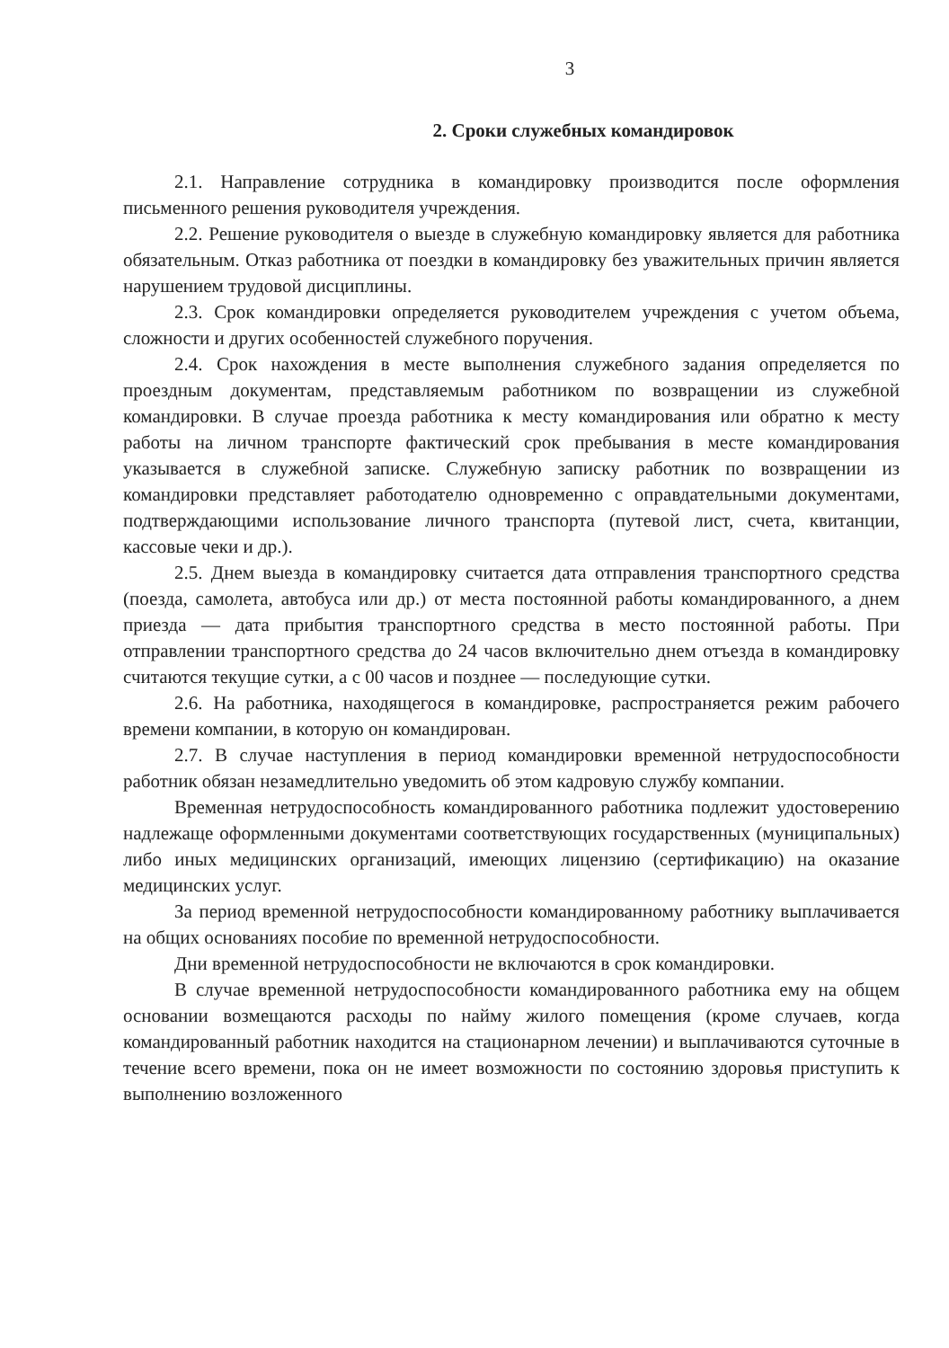3
2. Сроки служебных командировок
2.1. Направление сотрудника в командировку производится после оформления письменного решения руководителя учреждения.
2.2. Решение руководителя о выезде в служебную командировку является для работника обязательным. Отказ работника от поездки в командировку без уважительных причин является нарушением трудовой дисциплины.
2.3. Срок командировки определяется руководителем учреждения с учетом объема, сложности и других особенностей служебного поручения.
2.4. Срок нахождения в месте выполнения служебного задания определяется по проездным документам, представляемым работником по возвращении из служебной командировки. В случае проезда работника к месту командирования или обратно к месту работы на личном транспорте фактический срок пребывания в месте командирования указывается в служебной записке. Служебную записку работник по возвращении из командировки представляет работодателю одновременно с оправдательными документами, подтверждающими использование личного транспорта (путевой лист, счета, квитанции, кассовые чеки и др.).
2.5. Днем выезда в командировку считается дата отправления транспортного средства (поезда, самолета, автобуса или др.) от места постоянной работы командированного, а днем приезда — дата прибытия транспортного средства в место постоянной работы. При отправлении транспортного средства до 24 часов включительно днем отъезда в командировку считаются текущие сутки, а с 00 часов и позднее — последующие сутки.
2.6. На работника, находящегося в командировке, распространяется режим рабочего времени компании, в которую он командирован.
2.7. В случае наступления в период командировки временной нетрудоспособности работник обязан незамедлительно уведомить об этом кадровую службу компании.
Временная нетрудоспособность командированного работника подлежит удостоверению надлежаще оформленными документами соответствующих государственных (муниципальных) либо иных медицинских организаций, имеющих лицензию (сертификацию) на оказание медицинских услуг.
За период временной нетрудоспособности командированному работнику выплачивается на общих основаниях пособие по временной нетрудоспособности.
Дни временной нетрудоспособности не включаются в срок командировки.
В случае временной нетрудоспособности командированного работника ему на общем основании возмещаются расходы по найму жилого помещения (кроме случаев, когда командированный работник находится на стационарном лечении) и выплачиваются суточные в течение всего времени, пока он не имеет возможности по состоянию здоровья приступить к выполнению возложенного